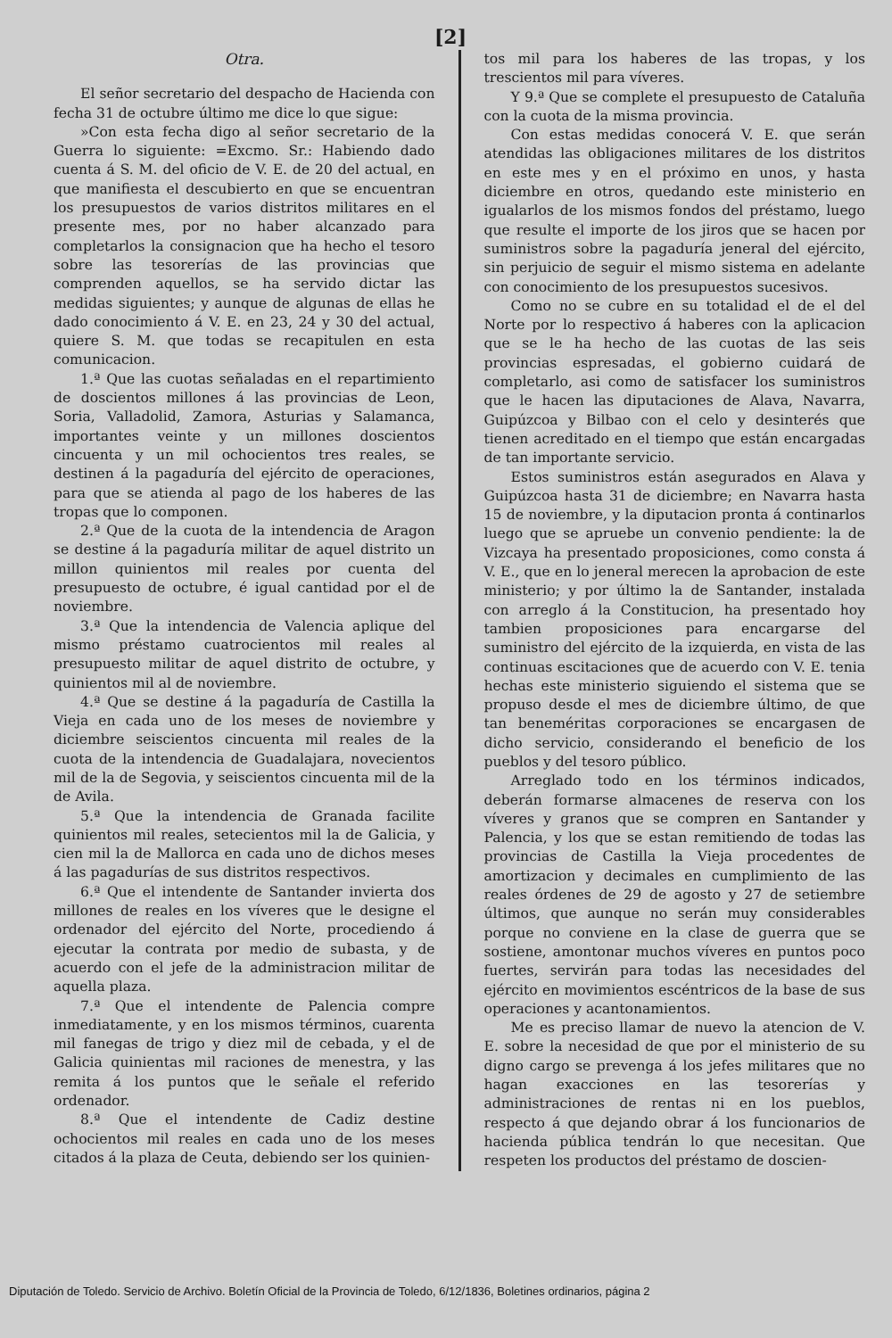[2]
Otra.
El señor secretario del despacho de Hacienda con fecha 31 de octubre último me dice lo que sigue:
»Con esta fecha digo al señor secretario de la Guerra lo siguiente: =Excmo. Sr.: Habiendo dado cuenta á S. M. del oficio de V. E. de 20 del actual, en que manifiesta el descubierto en que se encuentran los presupuestos de varios distritos militares en el presente mes, por no haber alcanzado para completarlos la consignacion que ha hecho el tesoro sobre las tesorerías de las provincias que comprenden aquellos, se ha servido dictar las medidas siguientes; y aunque de algunas de ellas he dado conocimiento á V. E. en 23, 24 y 30 del actual, quiere S. M. que todas se recapitulen en esta comunicacion.
1.ª Que las cuotas señaladas en el repartimiento de doscientos millones á las provincias de Leon, Soria, Valladolid, Zamora, Asturias y Salamanca, importantes veinte y un millones doscientos cincuenta y un mil ochocientos tres reales, se destinen á la pagaduría del ejército de operaciones, para que se atienda al pago de los haberes de las tropas que lo componen.
2.ª Que de la cuota de la intendencia de Aragon se destine á la pagaduría militar de aquel distrito un millon quinientos mil reales por cuenta del presupuesto de octubre, é igual cantidad por el de noviembre.
3.ª Que la intendencia de Valencia aplique del mismo préstamo cuatrocientos mil reales al presupuesto militar de aquel distrito de octubre, y quinientos mil al de noviembre.
4.ª Que se destine á la pagaduría de Castilla la Vieja en cada uno de los meses de noviembre y diciembre seiscientos cincuenta mil reales de la cuota de la intendencia de Guadalajara, novecientos mil de la de Segovia, y seiscientos cincuenta mil de la de Avila.
5.ª Que la intendencia de Granada facilite quinientos mil reales, setecientos mil la de Galicia, y cien mil la de Mallorca en cada uno de dichos meses á las pagadurías de sus distritos respectivos.
6.ª Que el intendente de Santander invierta dos millones de reales en los víveres que le designe el ordenador del ejército del Norte, procediendo á ejecutar la contrata por medio de subasta, y de acuerdo con el jefe de la administracion militar de aquella plaza.
7.ª Que el intendente de Palencia compre inmediatamente, y en los mismos términos, cuarenta mil fanegas de trigo y diez mil de cebada, y el de Galicia quinientas mil raciones de menestra, y las remita á los puntos que le señale el referido ordenador.
8.ª Que el intendente de Cadiz destine ochocientos mil reales en cada uno de los meses citados á la plaza de Ceuta, debiendo ser los quinien-
tos mil para los haberes de las tropas, y los trescientos mil para víveres.
Y 9.ª Que se complete el presupuesto de Cataluña con la cuota de la misma provincia.
Con estas medidas conocerá V. E. que serán atendidas las obligaciones militares de los distritos en este mes y en el próximo en unos, y hasta diciembre en otros, quedando este ministerio en igualarlos de los mismos fondos del préstamo, luego que resulte el importe de los jiros que se hacen por suministros sobre la pagaduría jeneral del ejército, sin perjuicio de seguir el mismo sistema en adelante con conocimiento de los presupuestos sucesivos.
Como no se cubre en su totalidad el de el del Norte por lo respectivo á haberes con la aplicacion que se le ha hecho de las cuotas de las seis provincias espresadas, el gobierno cuidará de completarlo, asi como de satisfacer los suministros que le hacen las diputaciones de Alava, Navarra, Guipúzcoa y Bilbao con el celo y desinterés que tienen acreditado en el tiempo que están encargadas de tan importante servicio.
Estos suministros están asegurados en Alava y Guipúzcoa hasta 31 de diciembre; en Navarra hasta 15 de noviembre, y la diputacion pronta á continarlos luego que se apruebe un convenio pendiente: la de Vizcaya ha presentado proposiciones, como consta á V. E., que en lo jeneral merecen la aprobacion de este ministerio; y por último la de Santander, instalada con arreglo á la Constitucion, ha presentado hoy tambien proposiciones para encargarse del suministro del ejército de la izquierda, en vista de las continuas escitaciones que de acuerdo con V. E. tenia hechas este ministerio siguiendo el sistema que se propuso desde el mes de diciembre último, de que tan beneméritas corporaciones se encargasen de dicho servicio, considerando el beneficio de los pueblos y del tesoro público.
Arreglado todo en los términos indicados, deberán formarse almacenes de reserva con los víveres y granos que se compren en Santander y Palencia, y los que se estan remitiendo de todas las provincias de Castilla la Vieja procedentes de amortizacion y decimales en cumplimiento de las reales órdenes de 29 de agosto y 27 de setiembre últimos, que aunque no serán muy considerables porque no conviene en la clase de guerra que se sostiene, amontonar muchos víveres en puntos poco fuertes, servirán para todas las necesidades del ejército en movimientos escéntricos de la base de sus operaciones y acantonamientos.
Me es preciso llamar de nuevo la atencion de V. E. sobre la necesidad de que por el ministerio de su digno cargo se prevenga á los jefes militares que no hagan exacciones en las tesorerías y administraciones de rentas ni en los pueblos, respecto á que dejando obrar á los funcionarios de hacienda pública tendrán lo que necesitan. Que respeten los productos del préstamo de doscien-
Diputación de Toledo. Servicio de Archivo. Boletín Oficial de la Provincia de Toledo, 6/12/1836, Boletines ordinarios, página 2